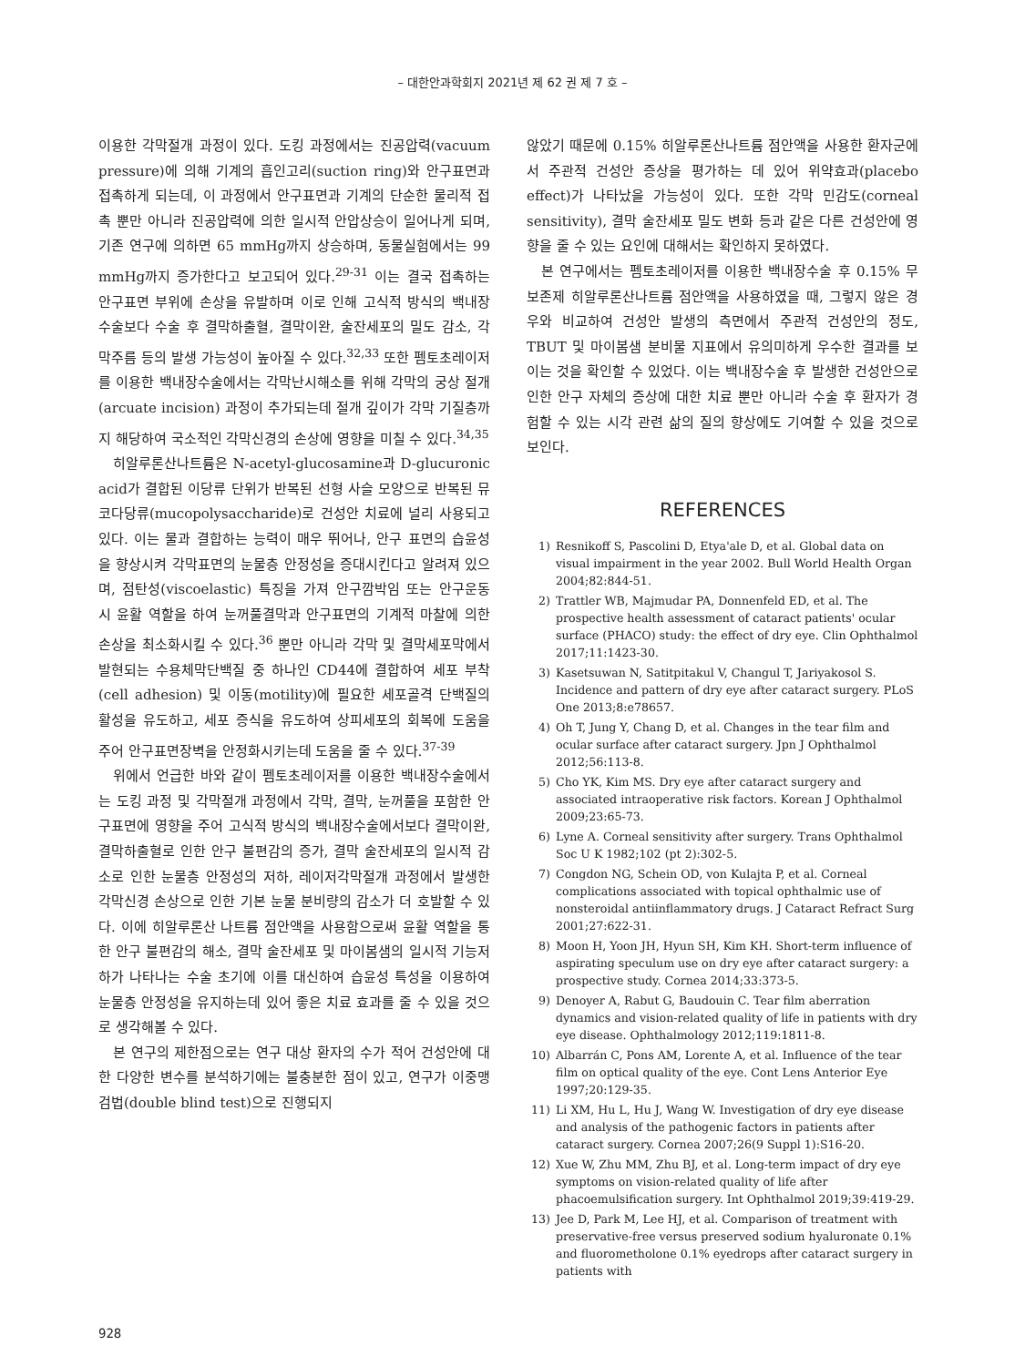– 대한안과학회지 2021년 제 62 권 제 7 호 –
이용한 각막절개 과정이 있다. 도킹 과정에서는 진공압력(vacuum pressure)에 의해 기계의 흡인고리(suction ring)와 안구표면과 접촉하게 되는데, 이 과정에서 안구표면과 기계의 단순한 물리적 접촉 뿐만 아니라 진공압력에 의한 일시적 안압상승이 일어나게 되며, 기존 연구에 의하면 65 mmHg까지 상승하며, 동물실험에서는 99 mmHg까지 증가한다고 보고되어 있다.<sup>29-31</sup> 이는 결국 접촉하는 안구표면 부위에 손상을 유발하며 이로 인해 고식적 방식의 백내장수술보다 수술 후 결막하출혈, 결막이완, 술잔세포의 밀도 감소, 각막주름 등의 발생 가능성이 높아질 수 있다.<sup>32,33</sup> 또한 펨토초레이저를 이용한 백내장수술에서는 각막난시해소를 위해 각막의 궁상 절개(arcuate incision) 과정이 추가되는데 절개 깊이가 각막 기질층까지 해당하여 국소적인 각막신경의 손상에 영향을 미칠 수 있다.<sup>34,35</sup>
히알루론산나트륨은 N-acetyl-glucosamine과 D-glucuronic acid가 결합된 이당류 단위가 반복된 선형 사슬 모양으로 반복된 뮤코다당류(mucopolysaccharide)로 건성안 치료에 널리 사용되고 있다. 이는 물과 결합하는 능력이 매우 뛰어나, 안구 표면의 습윤성을 향상시켜 각막표면의 눈물층 안정성을 증대시킨다고 알려져 있으며, 점탄성(viscoelastic) 특징을 가져 안구깜박임 또는 안구운동 시 윤활 역할을 하여 눈꺼풀결막과 안구표면의 기계적 마찰에 의한 손상을 최소화시킬 수 있다.<sup>36</sup> 뿐만 아니라 각막 및 결막세포막에서 발현되는 수용체막단백질 중 하나인 CD44에 결합하여 세포 부착(cell adhesion) 및 이동(motility)에 필요한 세포골격 단백질의 활성을 유도하고, 세포 증식을 유도하여 상피세포의 회복에 도움을 주어 안구표면장벽을 안정화시키는데 도움을 줄 수 있다.<sup>37-39</sup>
위에서 언급한 바와 같이 펨토초레이저를 이용한 백내장수술에서는 도킹 과정 및 각막절개 과정에서 각막, 결막, 눈꺼풀을 포함한 안구표면에 영향을 주어 고식적 방식의 백내장수술에서보다 결막이완, 결막하출혈로 인한 안구 불편감의 증가, 결막 술잔세포의 일시적 감소로 인한 눈물층 안정성의 저하, 레이저각막절개 과정에서 발생한 각막신경 손상으로 인한 기본 눈물 분비량의 감소가 더 호발할 수 있다. 이에 히알루론산 나트륨 점안액을 사용함으로써 윤활 역할을 통한 안구 불편감의 해소, 결막 술잔세포 및 마이봄샘의 일시적 기능저하가 나타나는 수술 초기에 이를 대신하여 습윤성 특성을 이용하여 눈물층 안정성을 유지하는데 있어 좋은 치료 효과를 줄 수 있을 것으로 생각해볼 수 있다.
본 연구의 제한점으로는 연구 대상 환자의 수가 적어 건성안에 대한 다양한 변수를 분석하기에는 불충분한 점이 있고, 연구가 이중맹검법(double blind test)으로 진행되지
않았기 때문에 0.15% 히알루론산나트륨 점안액을 사용한 환자군에서 주관적 건성안 증상을 평가하는 데 있어 위약효과(placebo effect)가 나타났을 가능성이 있다. 또한 각막 민감도(corneal sensitivity), 결막 술잔세포 밀도 변화 등과 같은 다른 건성안에 영향을 줄 수 있는 요인에 대해서는 확인하지 못하였다.
본 연구에서는 펨토초레이저를 이용한 백내장수술 후 0.15% 무보존제 히알루론산나트륨 점안액을 사용하였을 때, 그렇지 않은 경우와 비교하여 건성안 발생의 측면에서 주관적 건성안의 정도, TBUT 및 마이봄샘 분비물 지표에서 유의미하게 우수한 결과를 보이는 것을 확인할 수 있었다. 이는 백내장수술 후 발생한 건성안으로 인한 안구 자체의 증상에 대한 치료 뿐만 아니라 수술 후 환자가 경험할 수 있는 시각 관련 삶의 질의 향상에도 기여할 수 있을 것으로 보인다.
REFERENCES
1) Resnikoff S, Pascolini D, Etya'ale D, et al. Global data on visual impairment in the year 2002. Bull World Health Organ 2004;82:844-51.
2) Trattler WB, Majmudar PA, Donnenfeld ED, et al. The prospective health assessment of cataract patients' ocular surface (PHACO) study: the effect of dry eye. Clin Ophthalmol 2017;11:1423-30.
3) Kasetsuwan N, Satitpitakul V, Changul T, Jariyakosol S. Incidence and pattern of dry eye after cataract surgery. PLoS One 2013;8:e78657.
4) Oh T, Jung Y, Chang D, et al. Changes in the tear film and ocular surface after cataract surgery. Jpn J Ophthalmol 2012;56:113-8.
5) Cho YK, Kim MS. Dry eye after cataract surgery and associated intraoperative risk factors. Korean J Ophthalmol 2009;23:65-73.
6) Lyne A. Corneal sensitivity after surgery. Trans Ophthalmol Soc U K 1982;102 (pt 2):302-5.
7) Congdon NG, Schein OD, von Kulajta P, et al. Corneal complications associated with topical ophthalmic use of nonsteroidal antiinflammatory drugs. J Cataract Refract Surg 2001;27:622-31.
8) Moon H, Yoon JH, Hyun SH, Kim KH. Short-term influence of aspirating speculum use on dry eye after cataract surgery: a prospective study. Cornea 2014;33:373-5.
9) Denoyer A, Rabut G, Baudouin C. Tear film aberration dynamics and vision-related quality of life in patients with dry eye disease. Ophthalmology 2012;119:1811-8.
10) Albarrán C, Pons AM, Lorente A, et al. Influence of the tear film on optical quality of the eye. Cont Lens Anterior Eye 1997;20:129-35.
11) Li XM, Hu L, Hu J, Wang W. Investigation of dry eye disease and analysis of the pathogenic factors in patients after cataract surgery. Cornea 2007;26(9 Suppl 1):S16-20.
12) Xue W, Zhu MM, Zhu BJ, et al. Long-term impact of dry eye symptoms on vision-related quality of life after phacoemulsification surgery. Int Ophthalmol 2019;39:419-29.
13) Jee D, Park M, Lee HJ, et al. Comparison of treatment with preservative-free versus preserved sodium hyaluronate 0.1% and fluorometholone 0.1% eyedrops after cataract surgery in patients with
928